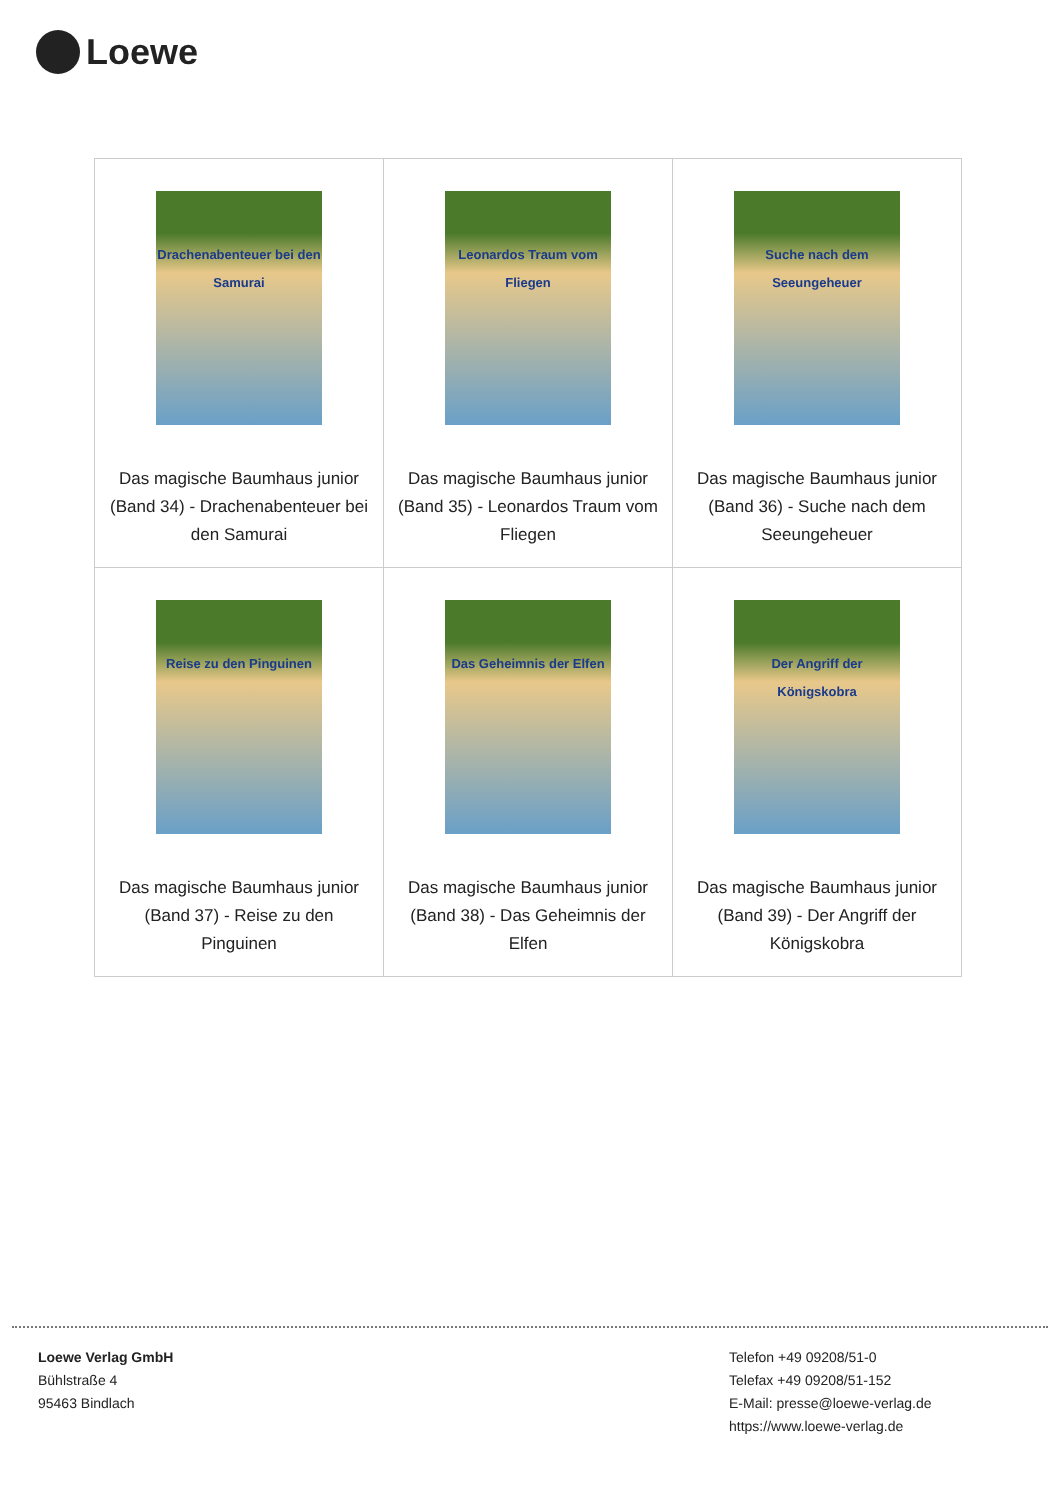Loewe
| Drachenabenteuer bei den Samurai Das magische Baumhaus junior (Band 34) - Drachenabenteuer bei den Samurai | Leonardos Traum vom Fliegen Das magische Baumhaus junior (Band 35) - Leonardos Traum vom Fliegen | Suche nach dem Seeungeheuer Das magische Baumhaus junior (Band 36) - Suche nach dem Seeungeheuer |
| Reise zu den Pinguinen Das magische Baumhaus junior (Band 37) - Reise zu den Pinguinen | Das Geheimnis der Elfen Das magische Baumhaus junior (Band 38) - Das Geheimnis der Elfen | Der Angriff der Königskobra Das magische Baumhaus junior (Band 39) - Der Angriff der Königskobra |
Loewe Verlag GmbH
Bühlstraße 4
95463 Bindlach
Telefon +49 09208/51-0
Telefax +49 09208/51-152
E-Mail: presse@loewe-verlag.de
https://www.loewe-verlag.de